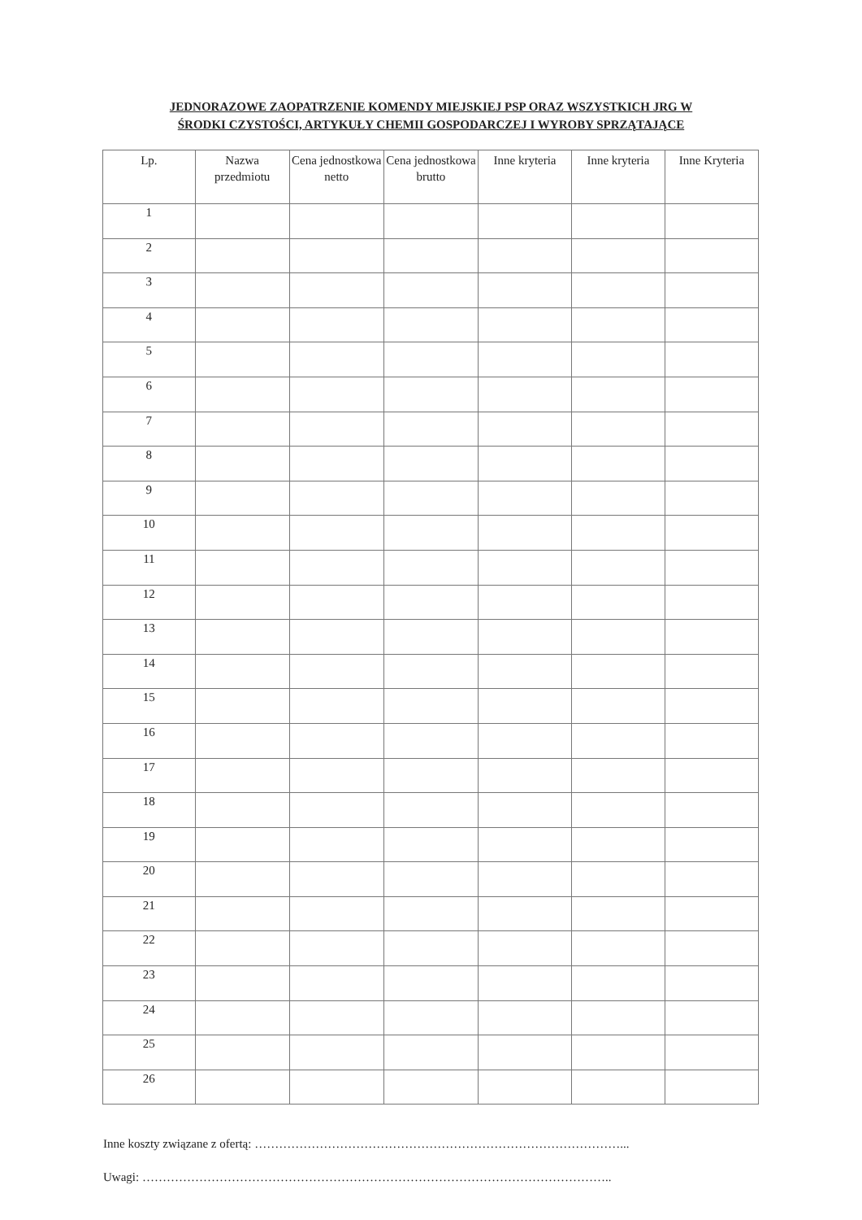JEDNORAZOWE ZAOPATRZENIE KOMENDY MIEJSKIEJ PSP ORAZ WSZYSTKICH JRG W
ŚRODKI CZYSTOŚCI, ARTYKUŁY CHEMII GOSPODARCZEJ I WYROBY SPRZĄTAJĄCE
| Lp. | Nazwa przedmiotu | Cena jednostkowa netto | Cena jednostkowa brutto | Inne kryteria | Inne kryteria | Inne Kryteria |
| --- | --- | --- | --- | --- | --- | --- |
| 1 | | | | | | |
| 2 | | | | | | |
| 3 | | | | | | |
| 4 | | | | | | |
| 5 | | | | | | |
| 6 | | | | | | |
| 7 | | | | | | |
| 8 | | | | | | |
| 9 | | | | | | |
| 10 | | | | | | |
| 11 | | | | | | |
| 12 | | | | | | |
| 13 | | | | | | |
| 14 | | | | | | |
| 15 | | | | | | |
| 16 | | | | | | |
| 17 | | | | | | |
| 18 | | | | | | |
| 19 | | | | | | |
| 20 | | | | | | |
| 21 | | | | | | |
| 22 | | | | | | |
| 23 | | | | | | |
| 24 | | | | | | |
| 25 | | | | | | |
| 26 | | | | | | |
Inne koszty związane z ofertą: ………………………………………………………………………………...
Uwagi: ……………………………………………………………………………………………………..